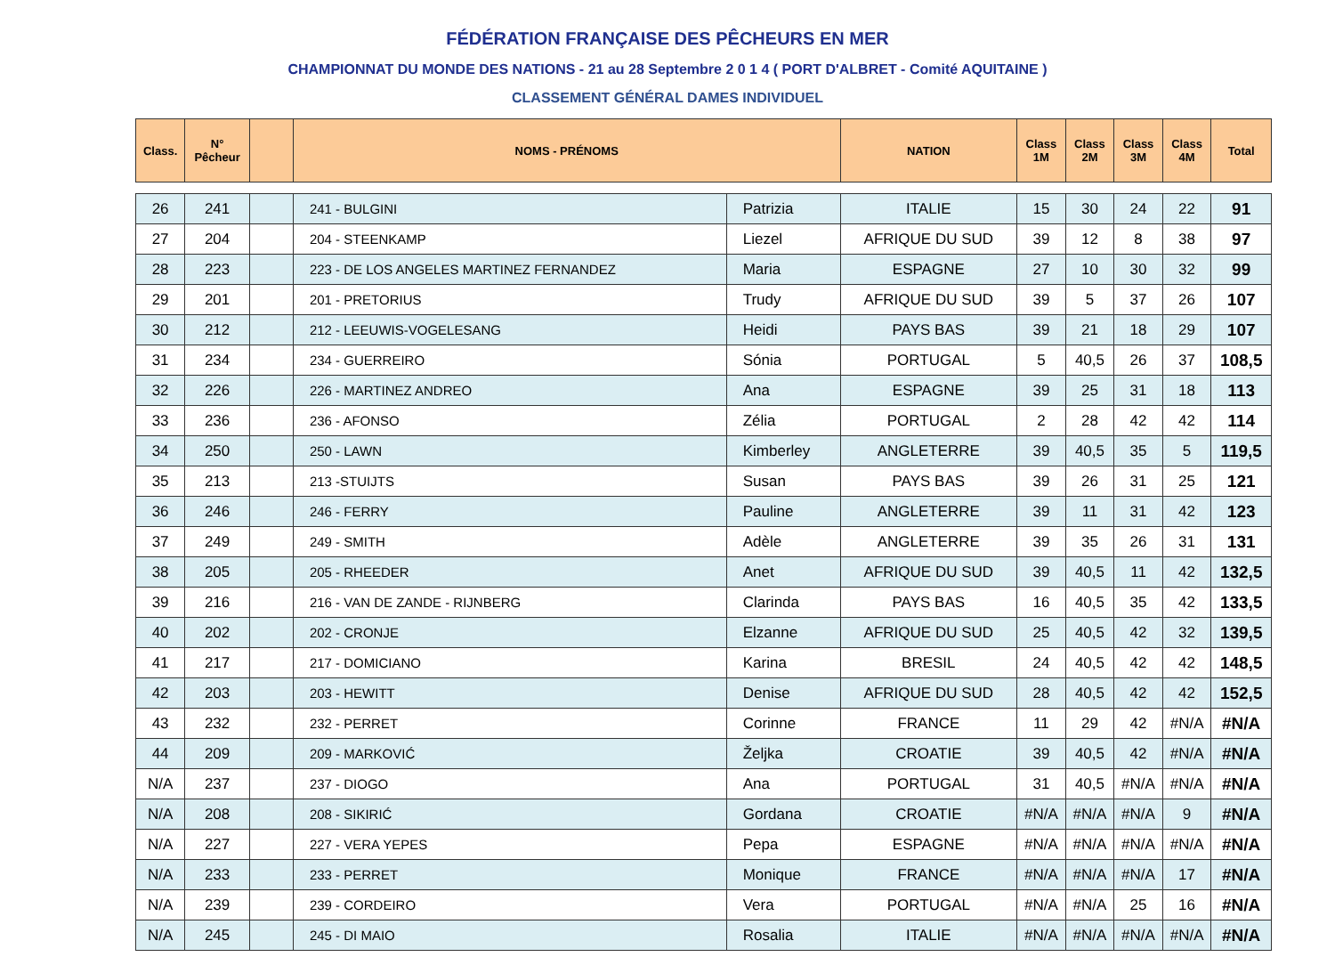FÉDÉRATION FRANÇAISE DES PÊCHEURS EN MER
CHAMPIONNAT DU MONDE DES NATIONS - 21 au 28 Septembre 2 0 1 4 ( PORT D'ALBRET - Comité AQUITAINE )
CLASSEMENT GÉNÉRAL DAMES INDIVIDUEL
| Class. | N° Pêcheur | | NOMS - PRÉNOMS | | NATION | Class 1M | Class 2M | Class 3M | Class 4M | Total |
| --- | --- | --- | --- | --- | --- | --- | --- | --- | --- | --- |
| 26 | 241 | | 241 - BULGINI | Patrizia | ITALIE | 15 | 30 | 24 | 22 | 91 |
| 27 | 204 | | 204 - STEENKAMP | Liezel | AFRIQUE DU SUD | 39 | 12 | 8 | 38 | 97 |
| 28 | 223 | | 223 - DE LOS ANGELES MARTINEZ FERNANDEZ | Maria | ESPAGNE | 27 | 10 | 30 | 32 | 99 |
| 29 | 201 | | 201 - PRETORIUS | Trudy | AFRIQUE DU SUD | 39 | 5 | 37 | 26 | 107 |
| 30 | 212 | | 212 - LEEUWIS-VOGELESANG | Heidi | PAYS BAS | 39 | 21 | 18 | 29 | 107 |
| 31 | 234 | | 234 - GUERREIRO | Sónia | PORTUGAL | 5 | 40,5 | 26 | 37 | 108,5 |
| 32 | 226 | | 226 - MARTINEZ ANDREO | Ana | ESPAGNE | 39 | 25 | 31 | 18 | 113 |
| 33 | 236 | | 236 - AFONSO | Zélia | PORTUGAL | 2 | 28 | 42 | 42 | 114 |
| 34 | 250 | | 250 - LAWN | Kimberley | ANGLETERRE | 39 | 40,5 | 35 | 5 | 119,5 |
| 35 | 213 | | 213 -STUIJTS | Susan | PAYS BAS | 39 | 26 | 31 | 25 | 121 |
| 36 | 246 | | 246 - FERRY | Pauline | ANGLETERRE | 39 | 11 | 31 | 42 | 123 |
| 37 | 249 | | 249 - SMITH | Adèle | ANGLETERRE | 39 | 35 | 26 | 31 | 131 |
| 38 | 205 | | 205 - RHEEDER | Anet | AFRIQUE DU SUD | 39 | 40,5 | 11 | 42 | 132,5 |
| 39 | 216 | | 216 - VAN DE ZANDE - RIJNBERG | Clarinda | PAYS BAS | 16 | 40,5 | 35 | 42 | 133,5 |
| 40 | 202 | | 202 - CRONJE | Elzanne | AFRIQUE DU SUD | 25 | 40,5 | 42 | 32 | 139,5 |
| 41 | 217 | | 217 - DOMICIANO | Karina | BRESIL | 24 | 40,5 | 42 | 42 | 148,5 |
| 42 | 203 | | 203 - HEWITT | Denise | AFRIQUE DU SUD | 28 | 40,5 | 42 | 42 | 152,5 |
| 43 | 232 | | 232 - PERRET | Corinne | FRANCE | 11 | 29 | 42 | #N/A | #N/A |
| 44 | 209 | | 209 - MARKOVIĆ | Željka | CROATIE | 39 | 40,5 | 42 | #N/A | #N/A |
| N/A | 237 | | 237 - DIOGO | Ana | PORTUGAL | 31 | 40,5 | #N/A | #N/A | #N/A |
| N/A | 208 | | 208 - SIKIRIĆ | Gordana | CROATIE | #N/A | #N/A | #N/A | 9 | #N/A |
| N/A | 227 | | 227 - VERA YEPES | Pepa | ESPAGNE | #N/A | #N/A | #N/A | #N/A | #N/A |
| N/A | 233 | | 233 - PERRET | Monique | FRANCE | #N/A | #N/A | #N/A | 17 | #N/A |
| N/A | 239 | | 239 - CORDEIRO | Vera | PORTUGAL | #N/A | #N/A | 25 | 16 | #N/A |
| N/A | 245 | | 245 - DI MAIO | Rosalia | ITALIE | #N/A | #N/A | #N/A | #N/A | #N/A |